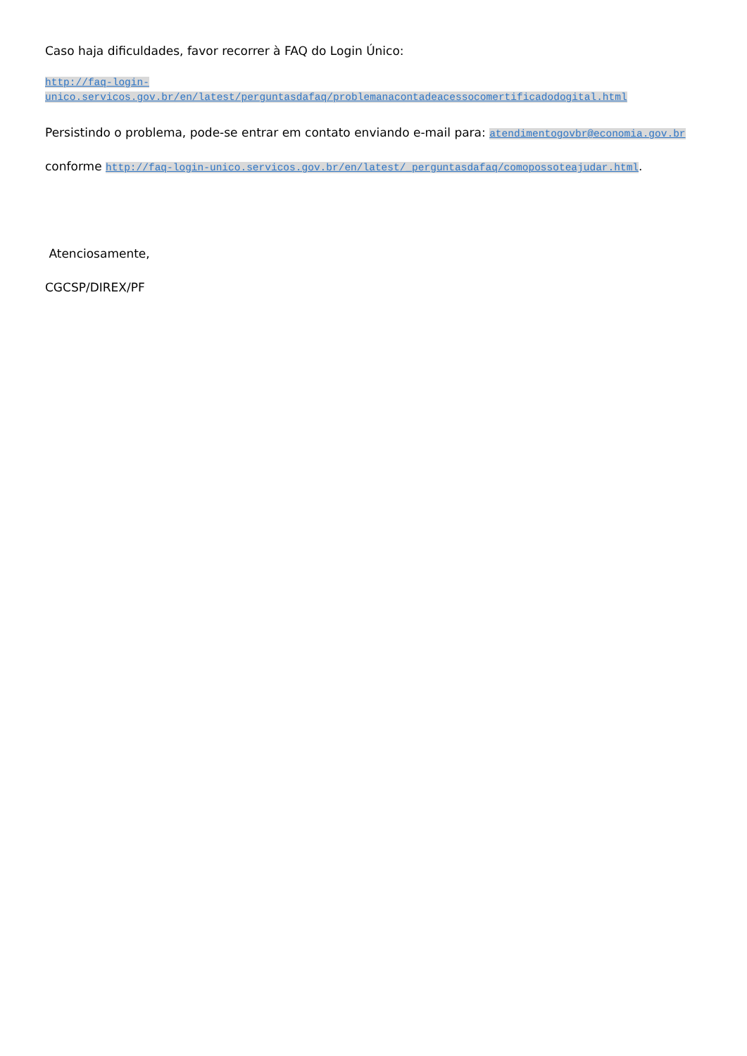Caso haja dificuldades, favor recorrer à FAQ do Login Único:
http://faq-login-
unico.servicos.gov.br/en/latest/perguntasdafaq/problemanacontadeacessocomertificadodogital.html
Persistindo o problema, pode-se entrar em contato enviando e-mail para: atendimentogovbr@economia.gov.br
conforme http://faq-login-unico.servicos.gov.br/en/latest/_perguntasdafaq/comopossoteajudar.html.
Atenciosamente,
CGCSP/DIREX/PF